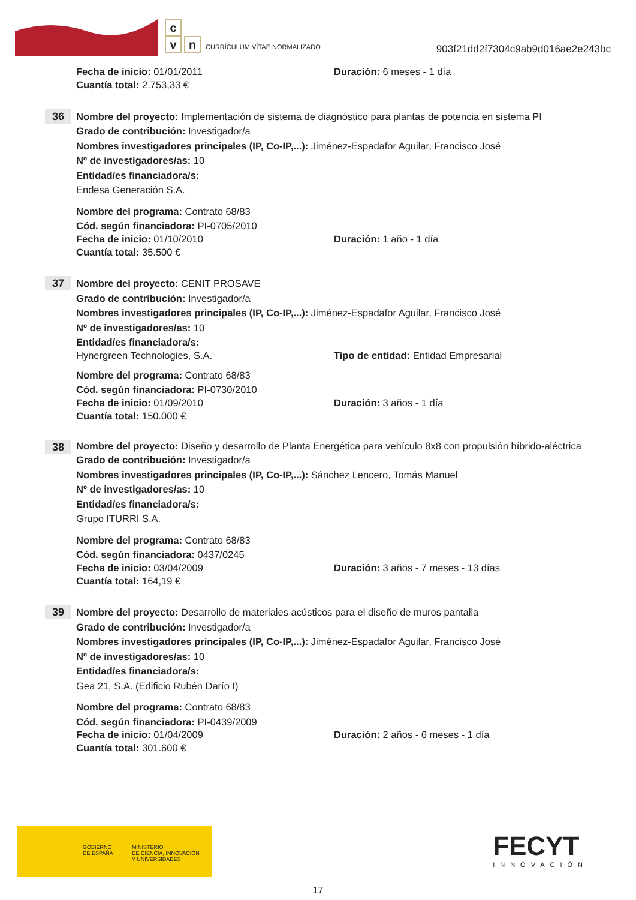c
vn
CURRÍCULUM VÍTAE NORMALIZADO
903f21dd2f7304c9ab9d016ae2e243bc
Fecha de inicio: 01/01/2011 Duración: 6 meses - 1 día
Cuantía total: 2.753,33 €
36
Nombre del proyecto: Implementación de sistema de diagnóstico para plantas de potencia en sistema PI
Grado de contribución: Investigador/a
Nombres investigadores principales (IP, Co-IP,...): Jiménez-Espadafor Aguilar, Francisco José
Nº de investigadores/as: 10
Entidad/es financiadora/s:
Endesa Generación S.A.
Nombre del programa: Contrato 68/83
Cód. según financiadora: PI-0705/2010
Fecha de inicio: 01/10/2010 Duración: 1 año - 1 día
Cuantía total: 35.500 €
37
Nombre del proyecto: CENIT PROSAVE
Grado de contribución: Investigador/a
Nombres investigadores principales (IP, Co-IP,...): Jiménez-Espadafor Aguilar, Francisco José
Nº de investigadores/as: 10
Entidad/es financiadora/s:
Hynergreen Technologies, S.A. Tipo de entidad: Entidad Empresarial
Nombre del programa: Contrato 68/83
Cód. según financiadora: PI-0730/2010
Fecha de inicio: 01/09/2010 Duración: 3 años - 1 día
Cuantía total: 150.000 €
38
Nombre del proyecto: Diseño y desarrollo de Planta Energética para vehículo 8x8 con propulsión híbrido-aléctrica
Grado de contribución: Investigador/a
Nombres investigadores principales (IP, Co-IP,...): Sánchez Lencero, Tomás Manuel
Nº de investigadores/as: 10
Entidad/es financiadora/s:
Grupo ITURRI S.A.
Nombre del programa: Contrato 68/83
Cód. según financiadora: 0437/0245
Fecha de inicio: 03/04/2009 Duración: 3 años - 7 meses - 13 días
Cuantía total: 164,19 €
39
Nombre del proyecto: Desarrollo de materiales acústicos para el diseño de muros pantalla
Grado de contribución: Investigador/a
Nombres investigadores principales (IP, Co-IP,...): Jiménez-Espadafor Aguilar, Francisco José
Nº de investigadores/as: 10
Entidad/es financiadora/s:
Gea 21, S.A. (Edificio Rubén Darío I)
Nombre del programa: Contrato 68/83
Cód. según financiadora: PI-0439/2009
Fecha de inicio: 01/04/2009 Duración: 2 años - 6 meses - 1 día
Cuantía total: 301.600 €
GOBIERNO
DE ESPAÑA
MINISTERIO
DE CIENCIA, INNOVACIÓN
Y UNIVERSIDADES
FECYT
INNOVACIÓN
17